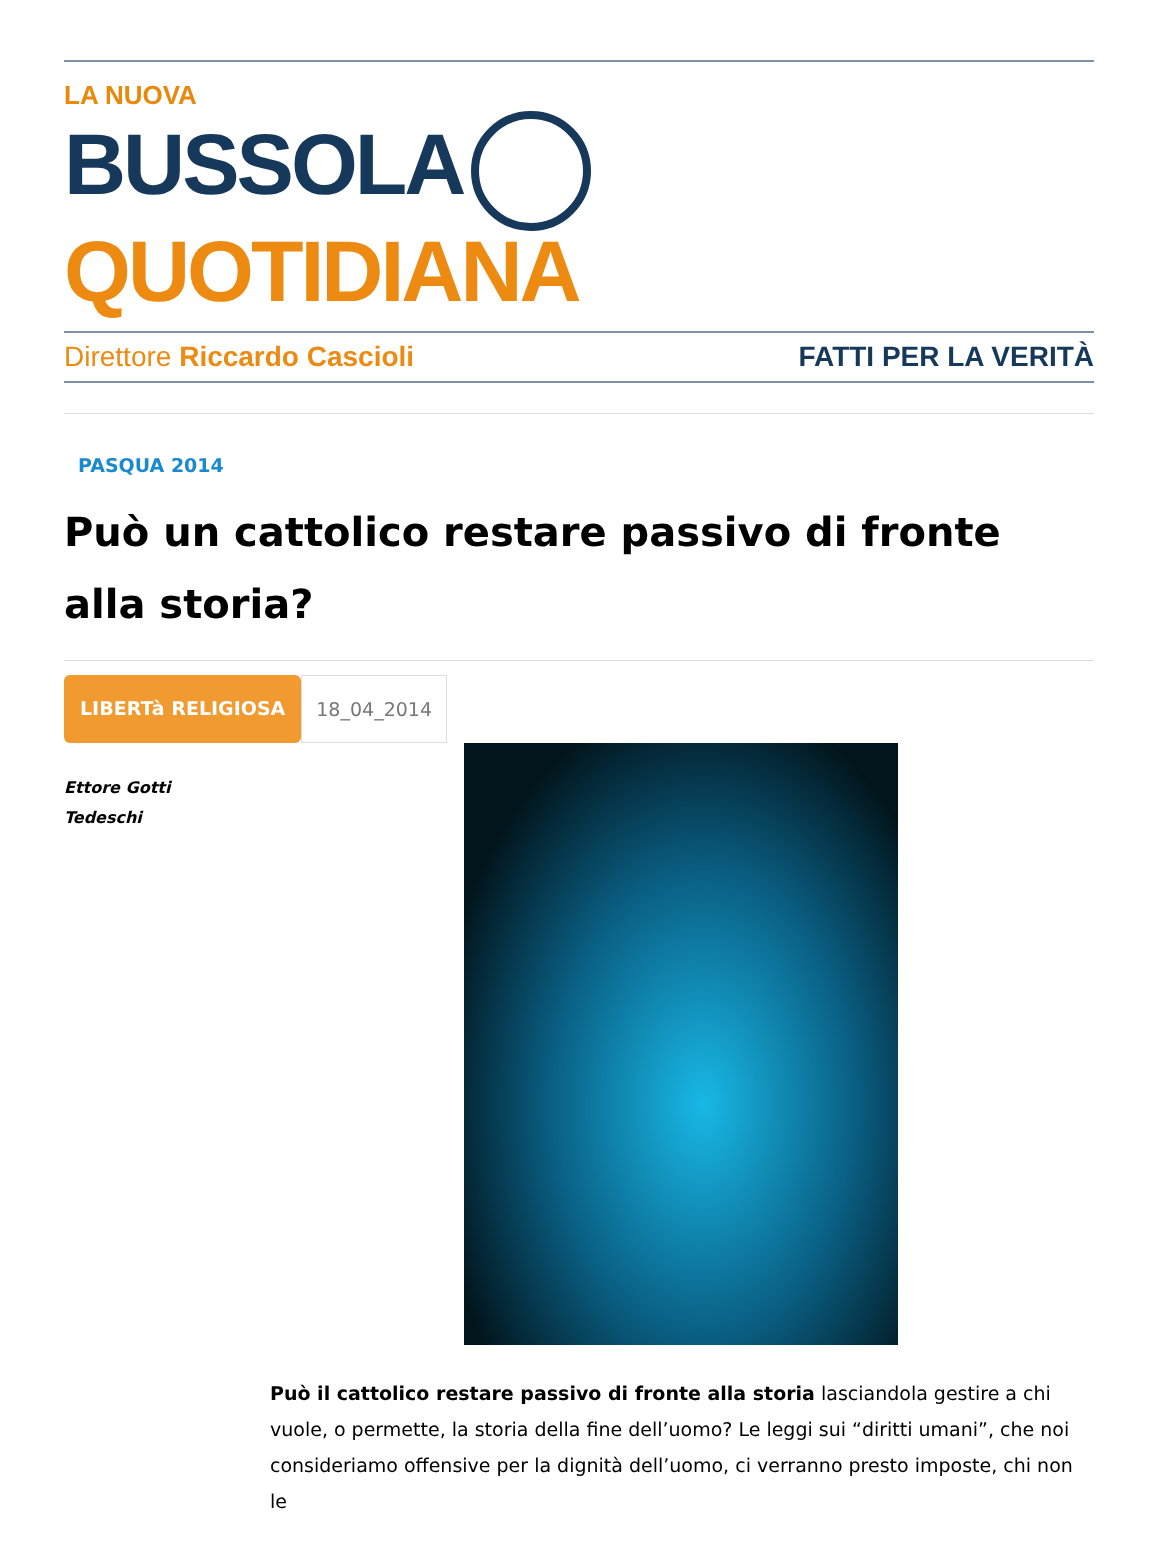LA NUOVA
BUSSOLA QUOTIDIANA
Direttore Riccardo Cascioli FATTI PER LA VERITÀ
PASQUA 2014
Può un cattolico restare passivo di fronte alla storia?
LIBERTà RELIGIOSA 18_04_2014
Ettore Gotti
Tedeschi
Può il cattolico restare passivo di fronte alla storia lasciandola gestire a chi vuole, o permette, la storia della fine dell’uomo? Le leggi sui “diritti umani”, che noi consideriamo offensive per la dignità dell’uomo, ci verranno presto imposte, chi non le